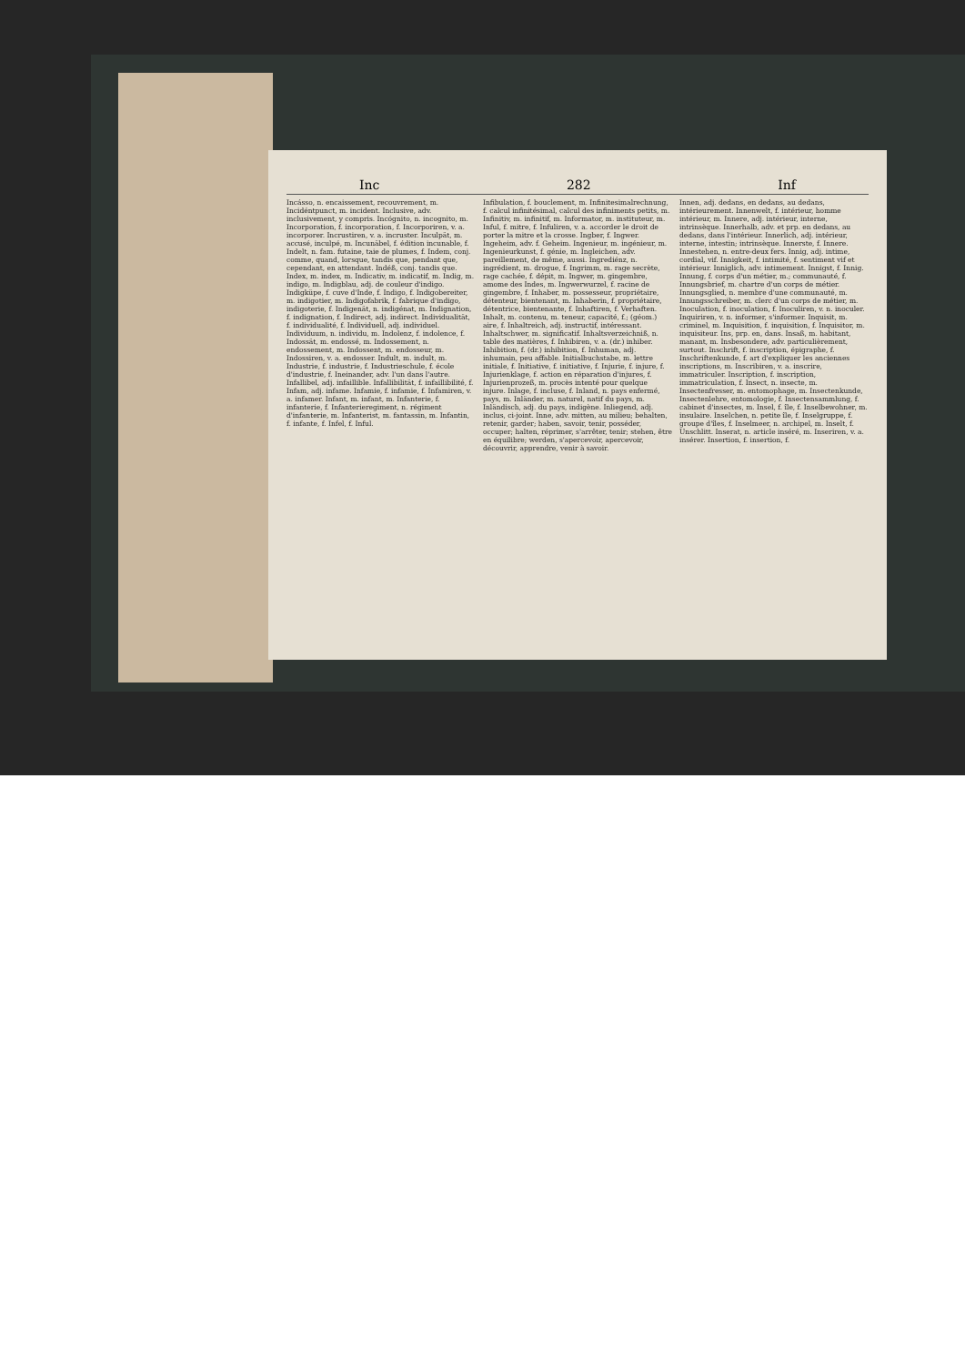Inc 282 Inf
Incásso, n. encaissement, recouvrement, m. Incidéntpunct, m. incident. Inclusive, adv. inclusivement, y compris. Incógnito, n. incognito, m. Incorporation, f. incorporation, f. Incorporiren, v. a. incorporer. Incrustiren, v. a. incruster. Inculpät, m. accusé, inculpé, m. Incunäbel, f. édition incunable, f. Indelt, n. fam. futaine, taie de plumes, f. Indem, conj. comme, quand, lorsque, tandis que, pendant que, cependant, en attendant. Indéß, conj. tandis que. Index, m. index, m. Indicativ, m. indicatif, m. Indig, m. indigo, m. Indigblau, adj. de couleur d'indigo. Indigküpe, f. cuve d'Inde, f. Indigo, f. Indigobereiter, m. indigotier, m. Indigofabrik, f. fabrique d'indigo, indigoterie, f. Indigenät, n. indigénat, m. Indignation, f. indignation, f. Indirect, adj. indirect. Individualität, f. individualité, f. Individuell, adj. individuel. Individuum, n. individu, m. Indolenz, f. indolence, f. Indossät, m. endossé, m. Indossement, n. endossement, m. Indossent, m. endosseur, m. Indossiren, v. a. endosser. Indult, m. indult, m. Industrie, f. industrie, f. Industrieschule, f. école d'industrie, f. Ineinander, adv. l'un dans l'autre. Infallibel, adj. infaillible. Infallibilität, f. infaillibilité, f. Infam, adj. infame. Infamie, f. infamie, f. Infamiren, v. a. infamer. Infant, m. infant, m. Infanterie, f. infanterie, f. Infanterieregiment, n. régiment d'infanterie, m. Infanterist, m. fantassin, m. Infantin, f. infante, f. Infel, f. Inful.
Infibulation, f. bouclement, m. Infinitesimalrechnung, f. calcul infinitésimal, calcul des infiniments petits, m. Infinitiv, m. infinitif, m. Informator, m. instituteur, m. Inful, f. mitre, f. Infuliren, v. a. accorder le droit de porter la mitre et la crosse. Ingber, f. Ingwer. Ingeheim, adv. f. Geheim. Ingenieur, m. ingénieur, m. Ingenieurkunst, f. génie, m. Ingleichen, adv. pareillement, de même, aussi. Ingrediénz, n. ingrédient, m. drogue, f. Ingrimm, m. rage secrète, rage cachée, f. dépit, m. Ingwer, m. gingembre, amome des Indes, m. Ingwerwurzel, f. racine de gingembre, f. Inhaber, m. possesseur, propriétaire, détenteur, bientenant, m. Inhaberin, f. propriétaire, détentrice, bientenante, f. Inhaftiren, f. Verhaften. Inhalt, m. contenu, m. teneur, capacité, f.; (géom.) aire, f. Inhaltreich, adj. instructif, intéressant. Inhaltschwer, m. significatif. Inhaltsverzeichniß, n. table des matières, f. Inhibiren, v. a. (dr.) inhiber. Inhibition, f. (dr.) inhibition, f. Inhuman, adj. inhumain, peu affable. Initialbuchstabe, m. lettre initiale, f. Initiative, f. initiative, f. Injurie, f. injure, f. Injurienklage, f. action en réparation d'injures, f. Injurienprozeß, m. procès intenté pour quelque injure. Inlage, f. incluse, f. Inland, n. pays enfermé, pays, m. Inländer, m. naturel, natif du pays, m. Inländisch, adj. du pays, indigène. Inliegend, adj. inclus, ci-joint. Inne, adv. mitten, au milieu; behalten, retenir, garder; haben, savoir, tenir, posséder, occuper; halten, réprimer, s'arrêter, tenir; stehen, être en équilibre; werden, s'apercevoir, apercevoir, découvrir, apprendre, venir à savoir.
Innen, adj. dedans, en dedans, au dedans, intérieurement. Innenwelt, f. intérieur, homme intérieur, m. Innere, adj. intérieur, interne, intrinsèque. Innerhalb, adv. et prp. en dedans, au dedans, dans l'intérieur. Innerlich, adj. intérieur, interne, intestin; intrinsèque. Innerste, f. Innere. Innestehen, n. entre-deux fers. Innig, adj. intime, cordial, vif. Innigkeit, f. intimité, f. sentiment vif et intérieur. Inniglich, adv. intimement. Innigst, f. Innig. Innung, f. corps d'un métier, m.; communauté, f. Innungsbrief, m. chartre d'un corps de métier. Innungsglied, n. membre d'une communauté, m. Innungsschreiber, m. clerc d'un corps de métier, m. Inoculation, f. inoculation, f. Inoculiren, v. n. inoculer. Inquiriren, v. n. informer, s'informer. Inquisit, m. criminel, m. Inquisition, f. inquisition, f. Inquisitor, m. inquisiteur. Ins, prp. en, dans. Insaß, m. habitant, manant, m. Insbesondere, adv. particulièrement, surtout. Inschrift, f. inscription, épigraphe, f. Inschriftenkunde, f. art d'expliquer les anciennes inscriptions, m. Inscribiren, v. a. inscrire, immatriculer. Inscription, f. inscription, immatriculation, f. Insect, n. insecte, m. Insectenfresser, m. entomophage, m. Insectenkunde, Insectenlehre, entomologie, f. Insectensammlung, f. cabinet d'insectes, m. Insel, f. île, f. Inselbewohner, m. insulaire. Inselchen, n. petite île, f. Inselgruppe, f. groupe d'îles, f. Inselmeer, n. archipel, m. Inselt, f. Unschlitt. Inserat, n. article inséré, m. Inseriren, v. a. insérer. Insertion, f. insertion, f.